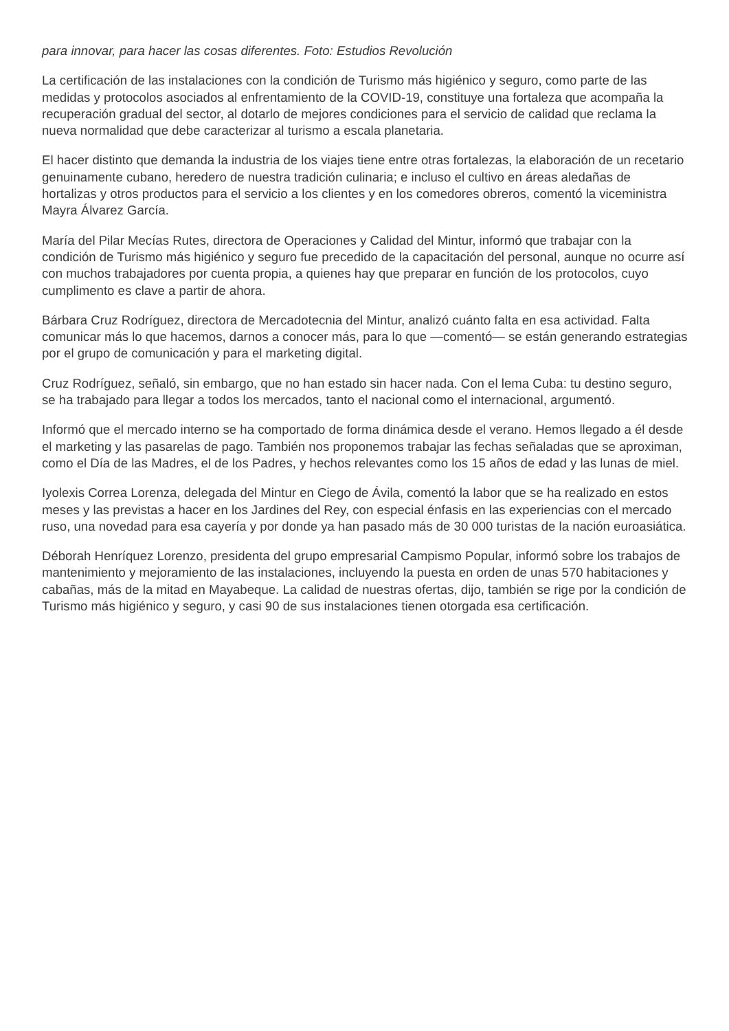para innovar, para hacer las cosas diferentes. Foto: Estudios Revolución
La certificación de las instalaciones con la condición de Turismo más higiénico y seguro, como parte de las medidas y protocolos asociados al enfrentamiento de la COVID-19, constituye una fortaleza que acompaña la recuperación gradual del sector, al dotarlo de mejores condiciones para el servicio de calidad que reclama la nueva normalidad que debe caracterizar al turismo a escala planetaria.
El hacer distinto que demanda la industria de los viajes tiene entre otras fortalezas, la elaboración de un recetario genuinamente cubano, heredero de nuestra tradición culinaria; e incluso el cultivo en áreas aledañas de hortalizas y otros productos para el servicio a los clientes y en los comedores obreros, comentó la viceministra Mayra Álvarez García.
María del Pilar Mecías Rutes, directora de Operaciones y Calidad del Mintur, informó que trabajar con la condición de Turismo más higiénico y seguro fue precedido de la capacitación del personal, aunque no ocurre así con muchos trabajadores por cuenta propia, a quienes hay que preparar en función de los protocolos, cuyo cumplimento es clave a partir de ahora.
Bárbara Cruz Rodríguez, directora de Mercadotecnia del Mintur, analizó cuánto falta en esa actividad. Falta comunicar más lo que hacemos, darnos a conocer más, para lo que —comentó— se están generando estrategias por el grupo de comunicación y para el marketing digital.
Cruz Rodríguez, señaló, sin embargo, que no han estado sin hacer nada. Con el lema Cuba: tu destino seguro, se ha trabajado para llegar a todos los mercados, tanto el nacional como el internacional, argumentó.
Informó que el mercado interno se ha comportado de forma dinámica desde el verano. Hemos llegado a él desde el marketing y las pasarelas de pago. También nos proponemos trabajar las fechas señaladas que se aproximan, como el Día de las Madres, el de los Padres, y hechos relevantes como los 15 años de edad y las lunas de miel.
Iyolexis Correa Lorenza, delegada del Mintur en Ciego de Ávila, comentó la labor que se ha realizado en estos meses y las previstas a hacer en los Jardines del Rey, con especial énfasis en las experiencias con el mercado ruso, una novedad para esa cayería y por donde ya han pasado más de 30 000 turistas de la nación euroasiática.
Déborah Henríquez Lorenzo, presidenta del grupo empresarial Campismo Popular, informó sobre los trabajos de mantenimiento y mejoramiento de las instalaciones, incluyendo la puesta en orden de unas 570 habitaciones y cabañas, más de la mitad en Mayabeque. La calidad de nuestras ofertas, dijo, también se rige por la condición de Turismo más higiénico y seguro, y casi 90 de sus instalaciones tienen otorgada esa certificación.